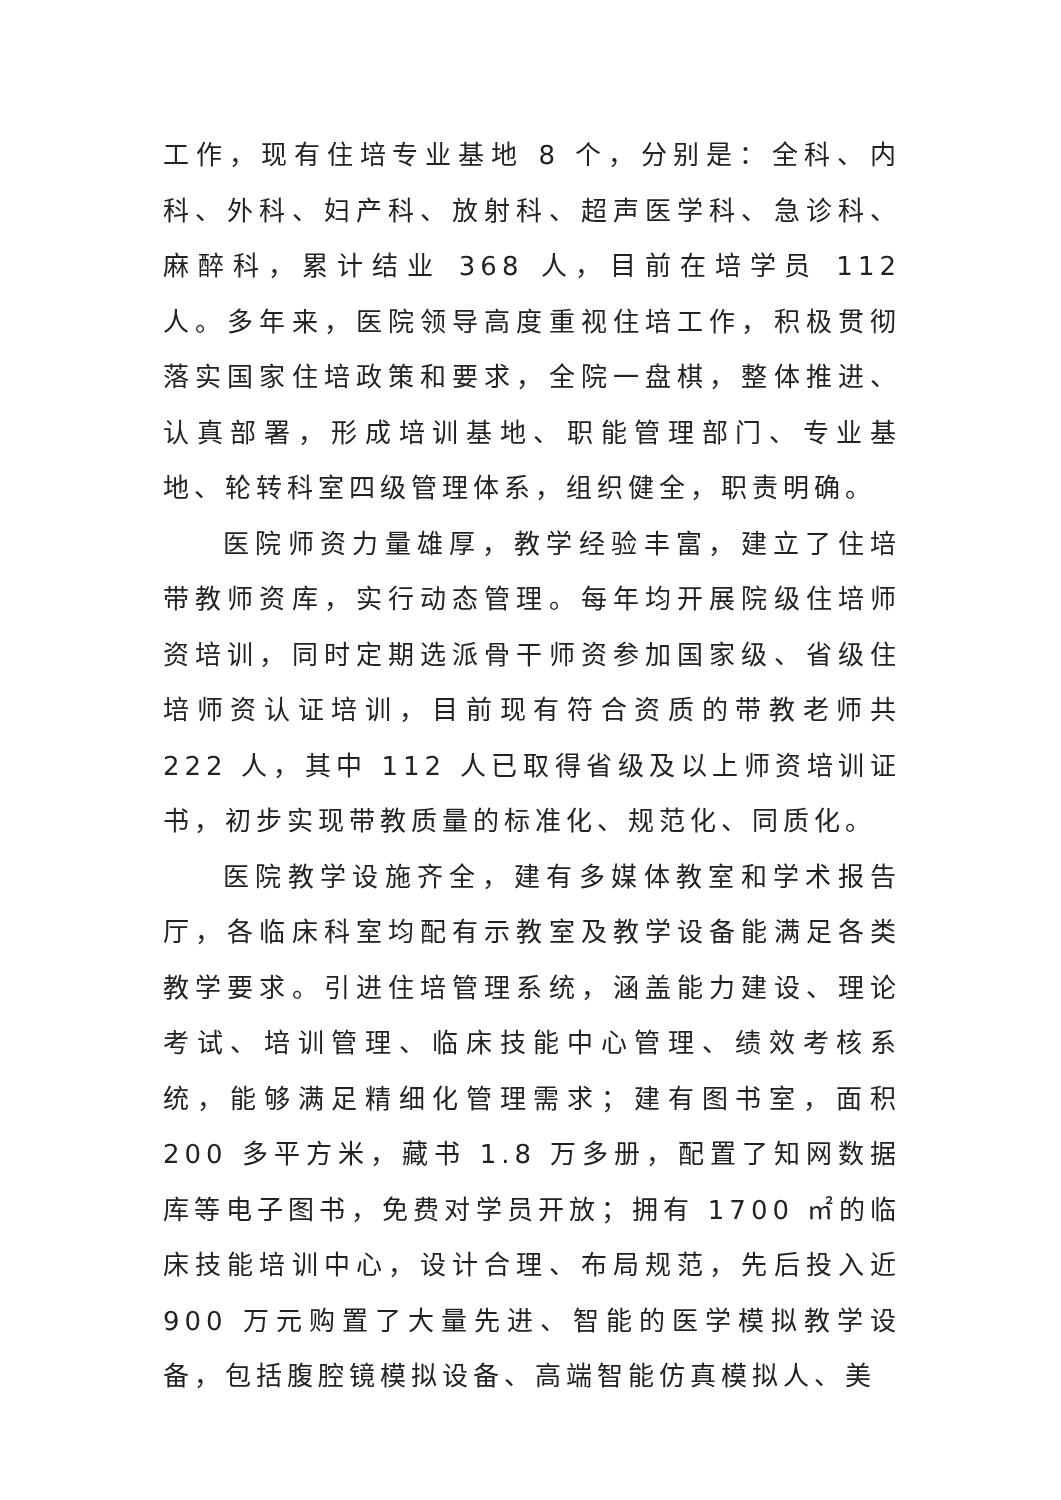工作，现有住培专业基地 8 个，分别是：全科、内科、外科、妇产科、放射科、超声医学科、急诊科、麻醉科，累计结业 368 人，目前在培学员 112 人。多年来，医院领导高度重视住培工作，积极贯彻落实国家住培政策和要求，全院一盘棋，整体推进、认真部署，形成培训基地、职能管理部门、专业基地、轮转科室四级管理体系，组织健全，职责明确。
医院师资力量雄厚，教学经验丰富，建立了住培带教师资库，实行动态管理。每年均开展院级住培师资培训，同时定期选派骨干师资参加国家级、省级住培师资认证培训，目前现有符合资质的带教老师共 222 人，其中 112 人已取得省级及以上师资培训证书，初步实现带教质量的标准化、规范化、同质化。
医院教学设施齐全，建有多媒体教室和学术报告厅，各临床科室均配有示教室及教学设备能满足各类教学要求。引进住培管理系统，涵盖能力建设、理论考试、培训管理、临床技能中心管理、绩效考核系统，能够满足精细化管理需求；建有图书室，面积 200 多平方米，藏书 1.8 万多册，配置了知网数据库等电子图书，免费对学员开放；拥有 1700 ㎡的临床技能培训中心，设计合理、布局规范，先后投入近 900 万元购置了大量先进、智能的医学模拟教学设备，包括腹腔镜模拟设备、高端智能仿真模拟人、美